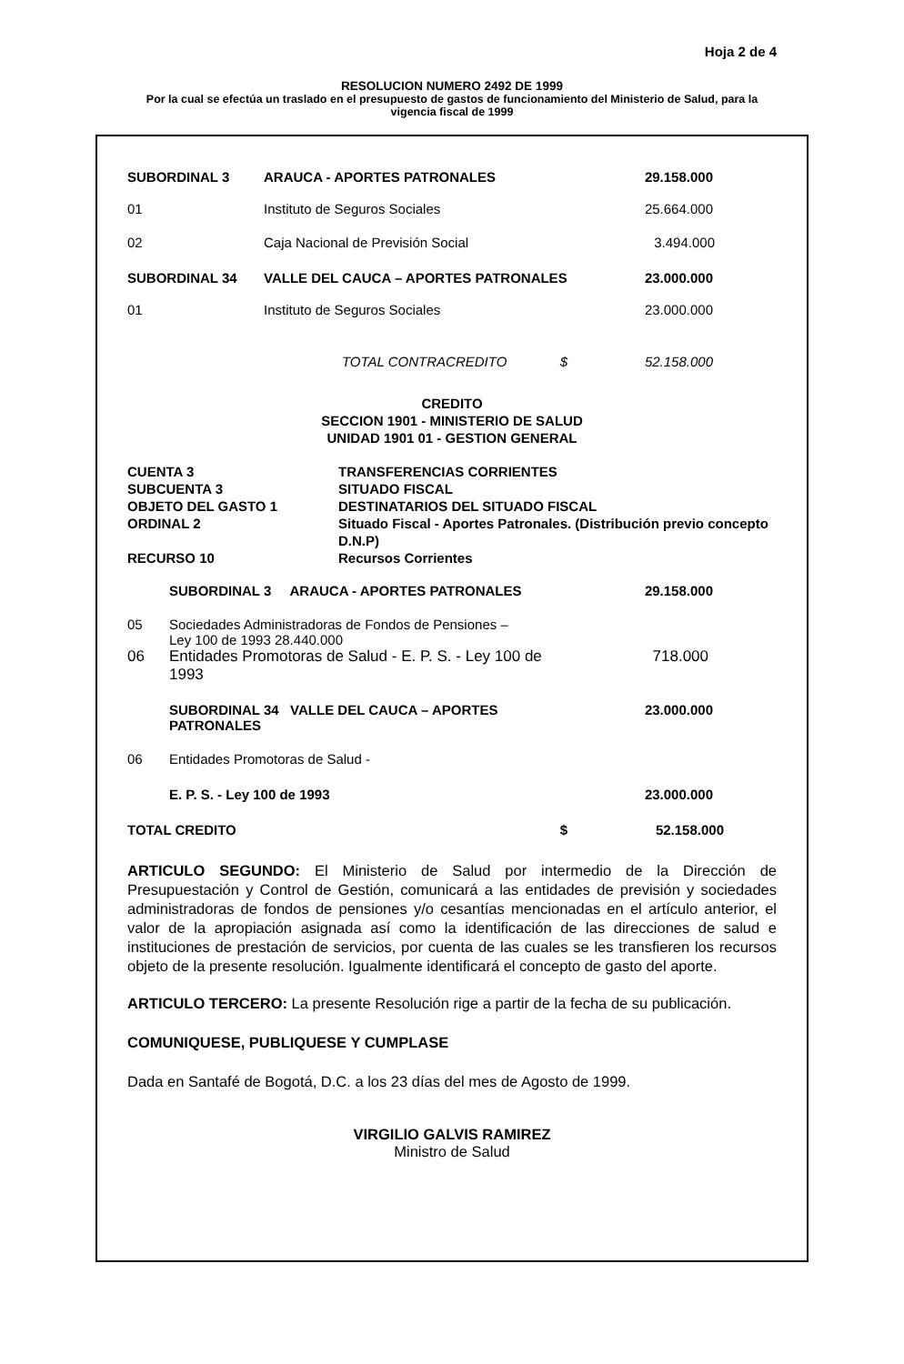Hoja 2 de 4
RESOLUCION NUMERO 2492 DE 1999
Por la cual se efectúa un traslado en el presupuesto de gastos de funcionamiento del Ministerio de Salud, para la vigencia fiscal de 1999
| SUBORDINAL 3 | ARAUCA - APORTES PATRONALES | 29.158.000 |
| 01 | Instituto de Seguros Sociales | 25.664.000 |
| 02 | Caja Nacional de Previsión Social | 3.494.000 |
| SUBORDINAL 34 | VALLE DEL CAUCA – APORTES PATRONALES | 23.000.000 |
| 01 | Instituto de Seguros Sociales | 23.000.000 |
| | TOTAL CONTRACREDITO $ | 52.158.000 |
CREDITO
SECCION 1901 - MINISTERIO DE SALUD
UNIDAD 1901 01 - GESTION GENERAL
| CUENTA 3 | TRANSFERENCIAS CORRIENTES |
| SUBCUENTA 3 | SITUADO FISCAL |
| OBJETO DEL GASTO 1 | DESTINATARIOS DEL SITUADO FISCAL |
| ORDINAL 2 | Situado Fiscal - Aportes Patronales. (Distribución previo concepto D.N.P) |
| RECURSO 10 | Recursos Corrientes |
| | SUBORDINAL 3 ARAUCA - APORTES PATRONALES | 29.158.000 |
| 05 | Sociedades Administradoras de Fondos de Pensiones – Ley 100 de 1993 28.440.000 | |
| 06 | Entidades Promotoras de Salud - E. P. S. - Ley 100 de 1993 | 718.000 |
| | SUBORDINAL 34 VALLE DEL CAUCA – APORTES PATRONALES | 23.000.000 |
| 06 | Entidades Promotoras de Salud - | |
| | E. P. S. - Ley 100 de 1993 | 23.000.000 |
| TOTAL CREDITO $ | | 52.158.000 |
ARTICULO SEGUNDO: El Ministerio de Salud por intermedio de la Dirección de Presupuestación y Control de Gestión, comunicará a las entidades de previsión y sociedades administradoras de fondos de pensiones y/o cesantías mencionadas en el artículo anterior, el valor de la apropiación asignada así como la identificación de las direcciones de salud e instituciones de prestación de servicios, por cuenta de las cuales se les transfieren los recursos objeto de la presente resolución. Igualmente identificará el concepto de gasto del aporte.
ARTICULO TERCERO: La presente Resolución rige a partir de la fecha de su publicación.
COMUNIQUESE, PUBLIQUESE Y CUMPLASE
Dada en Santafé de Bogotá, D.C. a los 23 días del mes de Agosto de 1999.
VIRGILIO GALVIS RAMIREZ
Ministro de Salud